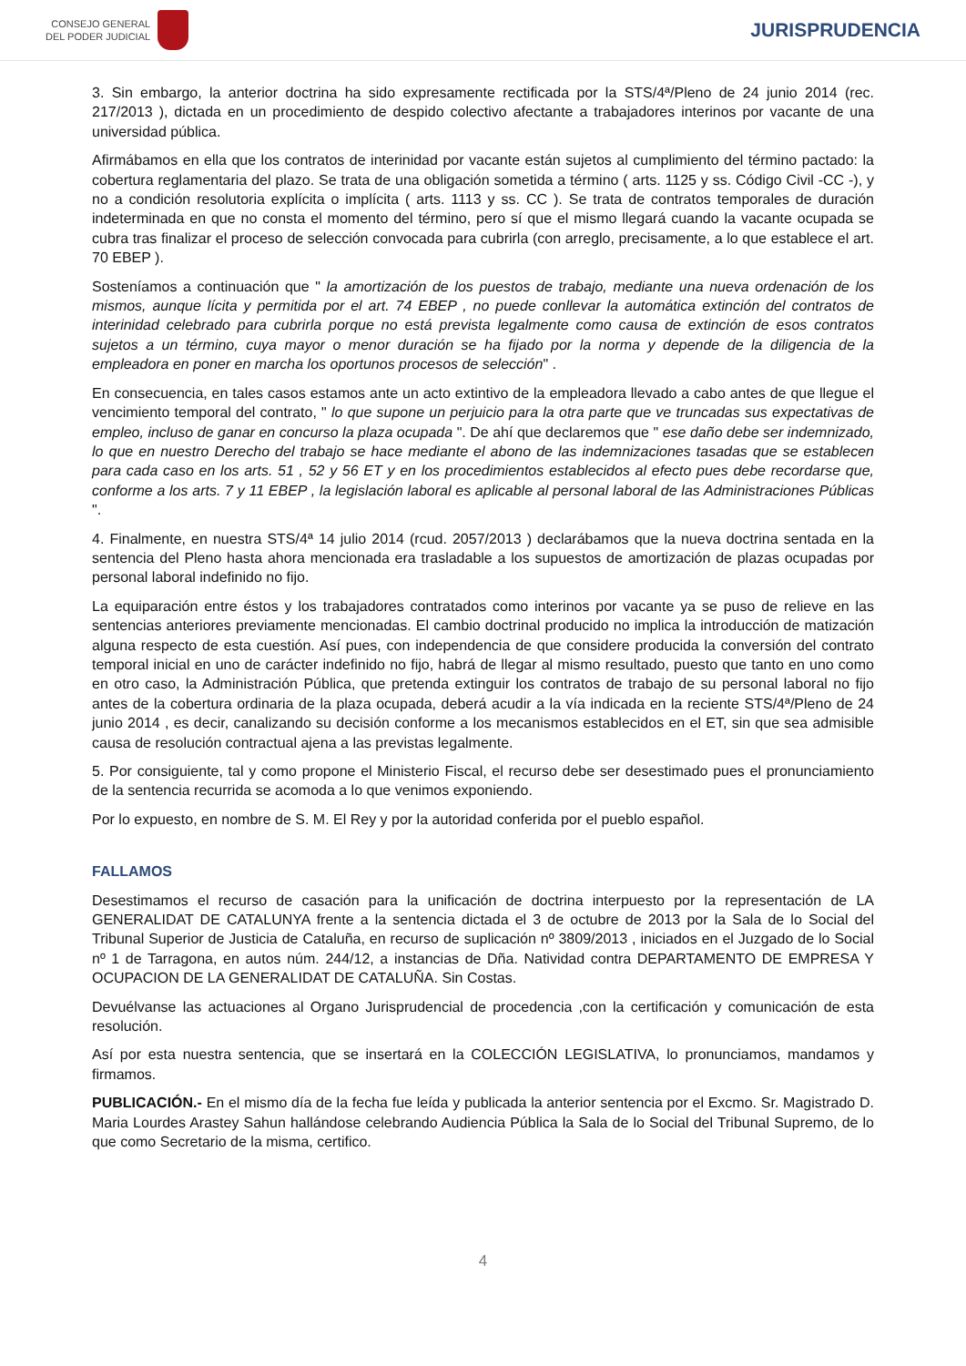CONSEJO GENERAL
DEL PODER JUDICIAL
JURISPRUDENCIA
3. Sin embargo, la anterior doctrina ha sido expresamente rectificada por la STS/4ª/Pleno de 24 junio 2014 (rec. 217/2013 ), dictada en un procedimiento de despido colectivo afectante a trabajadores interinos por vacante de una universidad pública.
Afirmábamos en ella que los contratos de interinidad por vacante están sujetos al cumplimiento del término pactado: la cobertura reglamentaria del plazo. Se trata de una obligación sometida a término ( arts. 1125 y ss. Código Civil -CC -), y no a condición resolutoria explícita o implícita ( arts. 1113 y ss. CC ). Se trata de contratos temporales de duración indeterminada en que no consta el momento del término, pero sí que el mismo llegará cuando la vacante ocupada se cubra tras finalizar el proceso de selección convocada para cubrirla (con arreglo, precisamente, a lo que establece el art. 70 EBEP ).
Sosteníamos a continuación que " la amortización de los puestos de trabajo, mediante una nueva ordenación de los mismos, aunque lícita y permitida por el art. 74 EBEP , no puede conllevar la automática extinción del contratos de interinidad celebrado para cubrirla porque no está prevista legalmente como causa de extinción de esos contratos sujetos a un término, cuya mayor o menor duración se ha fijado por la norma y depende de la diligencia de la empleadora en poner en marcha los oportunos procesos de selección" .
En consecuencia, en tales casos estamos ante un acto extintivo de la empleadora llevado a cabo antes de que llegue el vencimiento temporal del contrato, " lo que supone un perjuicio para la otra parte que ve truncadas sus expectativas de empleo, incluso de ganar en concurso la plaza ocupada ". De ahí que declaremos que " ese daño debe ser indemnizado, lo que en nuestro Derecho del trabajo se hace mediante el abono de las indemnizaciones tasadas que se establecen para cada caso en los arts. 51 , 52 y 56 ET y en los procedimientos establecidos al efecto pues debe recordarse que, conforme a los arts. 7 y 11 EBEP , la legislación laboral es aplicable al personal laboral de las Administraciones Públicas ".
4. Finalmente, en nuestra STS/4ª 14 julio 2014 (rcud. 2057/2013 ) declarábamos que la nueva doctrina sentada en la sentencia del Pleno hasta ahora mencionada era trasladable a los supuestos de amortización de plazas ocupadas por personal laboral indefinido no fijo.
La equiparación entre éstos y los trabajadores contratados como interinos por vacante ya se puso de relieve en las sentencias anteriores previamente mencionadas. El cambio doctrinal producido no implica la introducción de matización alguna respecto de esta cuestión. Así pues, con independencia de que considere producida la conversión del contrato temporal inicial en uno de carácter indefinido no fijo, habrá de llegar al mismo resultado, puesto que tanto en uno como en otro caso, la Administración Pública, que pretenda extinguir los contratos de trabajo de su personal laboral no fijo antes de la cobertura ordinaria de la plaza ocupada, deberá acudir a la vía indicada en la reciente STS/4ª/Pleno de 24 junio 2014 , es decir, canalizando su decisión conforme a los mecanismos establecidos en el ET, sin que sea admisible causa de resolución contractual ajena a las previstas legalmente.
5. Por consiguiente, tal y como propone el Ministerio Fiscal, el recurso debe ser desestimado pues el pronunciamiento de la sentencia recurrida se acomoda a lo que venimos exponiendo.
Por lo expuesto, en nombre de S. M. El Rey y por la autoridad conferida por el pueblo español.
FALLAMOS
Desestimamos el recurso de casación para la unificación de doctrina interpuesto por la representación de LA GENERALIDAT DE CATALUNYA frente a la sentencia dictada el 3 de octubre de 2013 por la Sala de lo Social del Tribunal Superior de Justicia de Cataluña, en recurso de suplicación nº 3809/2013 , iniciados en el Juzgado de lo Social nº 1 de Tarragona, en autos núm. 244/12, a instancias de Dña. Natividad contra DEPARTAMENTO DE EMPRESA Y OCUPACION DE LA GENERALIDAT DE CATALUÑA. Sin Costas.
Devuélvanse las actuaciones al Organo Jurisprudencial de procedencia ,con la certificación y comunicación de esta resolución.
Así por esta nuestra sentencia, que se insertará en la COLECCIÓN LEGISLATIVA, lo pronunciamos, mandamos y firmamos.
PUBLICACIÓN.- En el mismo día de la fecha fue leída y publicada la anterior sentencia por el Excmo. Sr. Magistrado D. Maria Lourdes Arastey Sahun hallándose celebrando Audiencia Pública la Sala de lo Social del Tribunal Supremo, de lo que como Secretario de la misma, certifico.
4